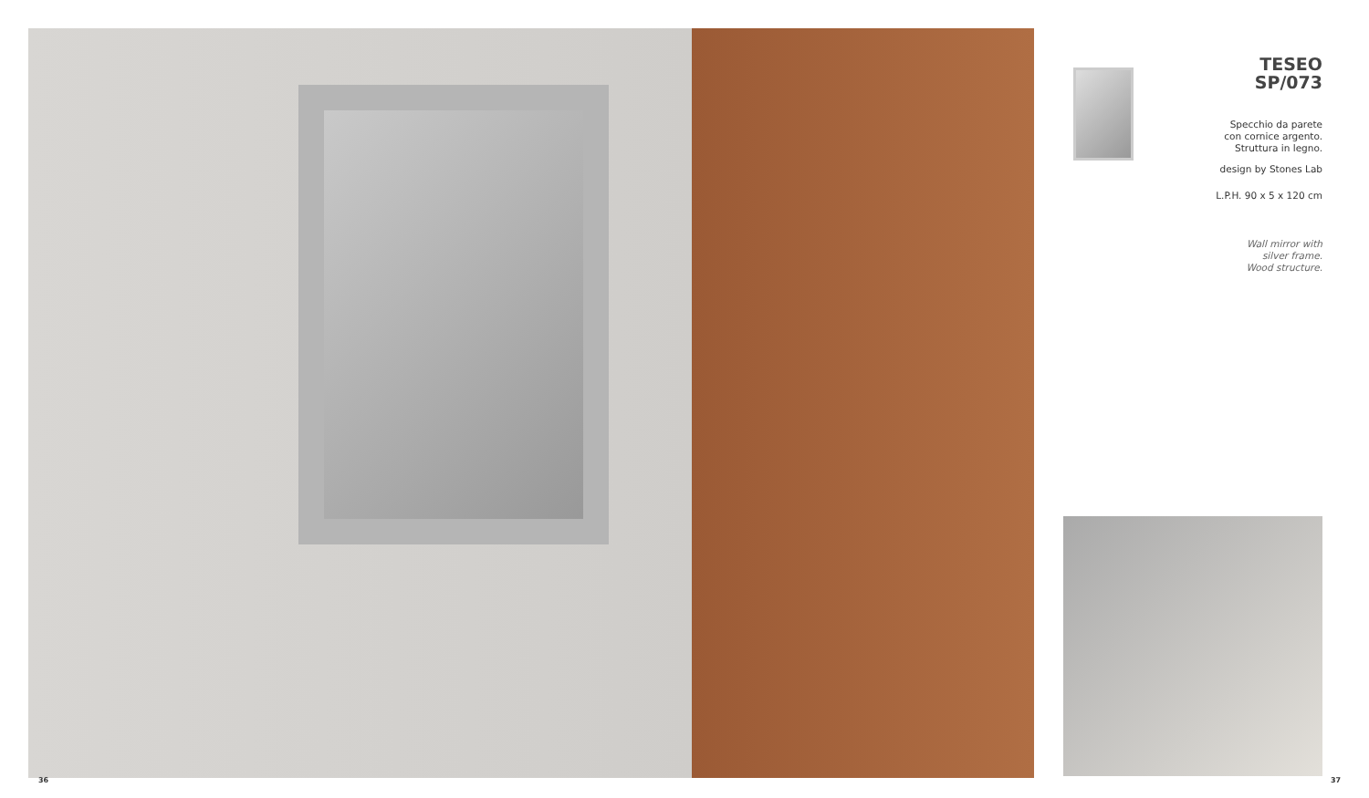TESEO
SP/073
Specchio da parete
con cornice argento.
Struttura in legno.
design by Stones Lab
L.P.H. 90 x 5 x 120 cm
Wall mirror with
silver frame.
Wood structure.
36 37